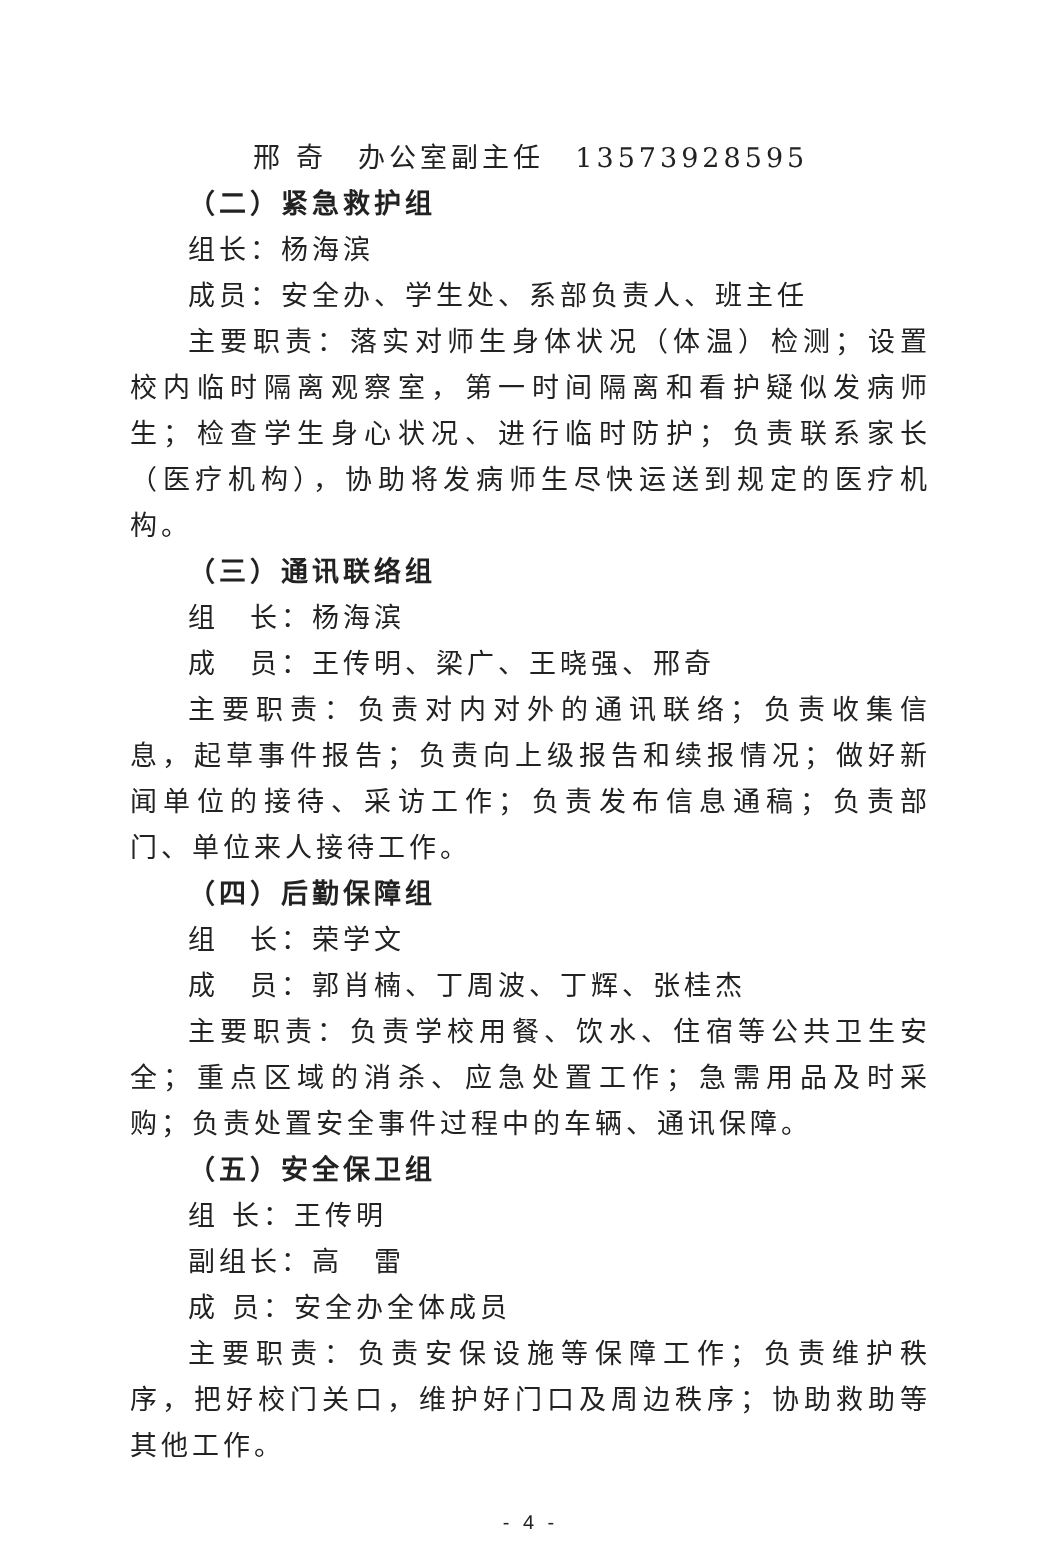邢 奇　办公室副主任　13573928595
（二）紧急救护组
组长：杨海滨
成员：安全办、学生处、系部负责人、班主任
主要职责：落实对师生身体状况（体温）检测；设置校内临时隔离观察室，第一时间隔离和看护疑似发病师生；检查学生身心状况、进行临时防护；负责联系家长（医疗机构），协助将发病师生尽快运送到规定的医疗机构。
（三）通讯联络组
组　长：杨海滨
成　员：王传明、梁广、王晓强、邢奇
主要职责：负责对内对外的通讯联络；负责收集信息，起草事件报告；负责向上级报告和续报情况；做好新闻单位的接待、采访工作；负责发布信息通稿；负责部门、单位来人接待工作。
（四）后勤保障组
组　长：荣学文
成　员：郭肖楠、丁周波、丁辉、张桂杰
主要职责：负责学校用餐、饮水、住宿等公共卫生安全；重点区域的消杀、应急处置工作；急需用品及时采购；负责处置安全事件过程中的车辆、通讯保障。
（五）安全保卫组
组 长：王传明
副组长：高　雷
成 员：安全办全体成员
主要职责：负责安保设施等保障工作；负责维护秩序，把好校门关口，维护好门口及周边秩序；协助救助等其他工作。
- 4 -